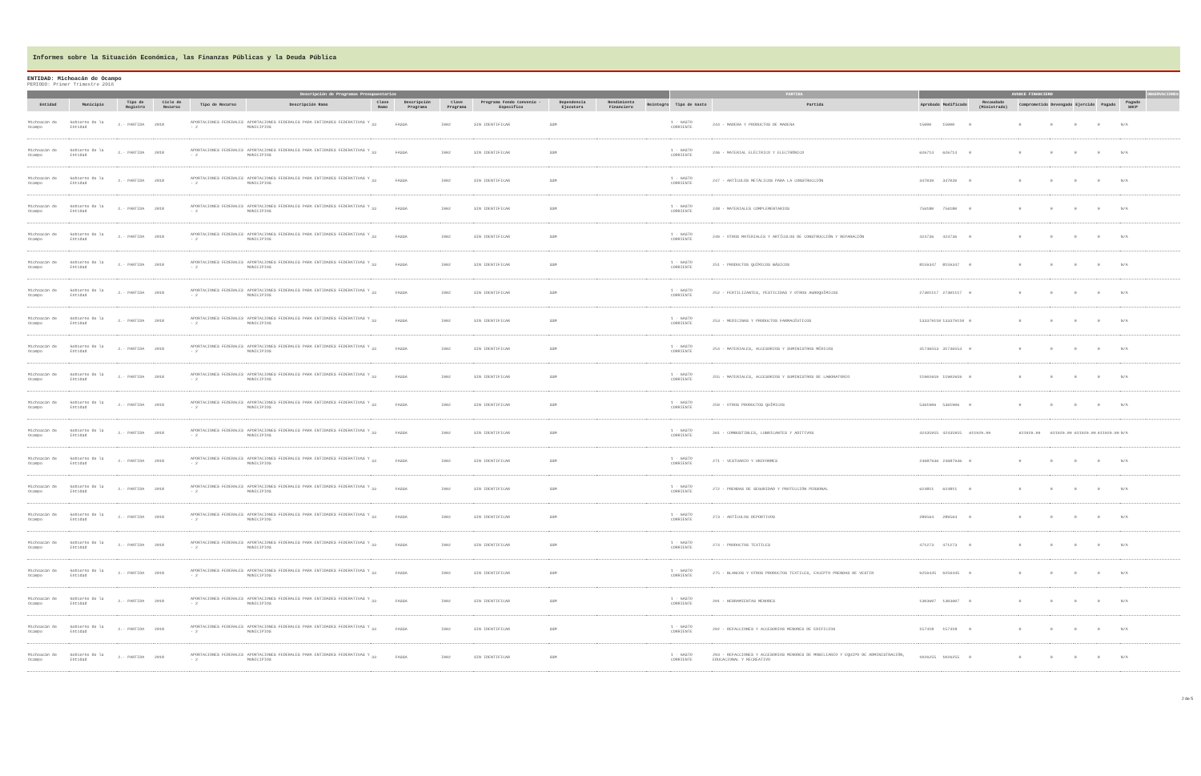Informes sobre la Situación Económica, las Finanzas Públicas y la Deuda Pública
ENTIDAD: Michoacán de Ocampo
PERIODO: Primer Trimestre 2018
| Descripción de Programas Presupuestarios | | | | | | | | | | | | | PARTIDA | | AVANCE FINANCIERO | | | | | | | | OBSERVACIONES |
| --- | --- | --- | --- | --- | --- | --- | --- | --- | --- | --- | --- | --- | --- | --- | --- | --- | --- | --- | --- | --- | --- | --- | --- |
| Entidad | Municipio | Tipo de Registro | Ciclo de Recurso | Tipo de Recurso | Descripción Ramo | Clave Ramo | Descripción Programa | Clave Programa | Programa Fondo Convenio - Específico | Dependencia Ejecutora | Rendimiento Financiero | Reintegro | Tipo de Gasto | Partida | Aprobado | Modificado | Recaudado (Ministrado) | Comprometido | Devengado | Ejercido | Pagado | Pagado SHCP | |
| Michoacán de Ocampo | Gobierno de la Entidad | 2.- PARTIDA | 2018 | APORTACIONES FEDERALES - 2 | APORTACIONES FEDERALES PARA ENTIDADES FEDERATIVAS Y MUNICIPIOS | 33 | FASSA | I002 | SIN IDENTIFICAR | SSM | | | 1 - GASTO CORRIENTE | 244 - MADERA Y PRODUCTOS DE MADERA | 15000 | 15000 | 0 | 0 | 0 | 0 | 0 | N/A | |
| Michoacán de Ocampo | Gobierno de la Entidad | 2.- PARTIDA | 2018 | APORTACIONES FEDERALES - 2 | APORTACIONES FEDERALES PARA ENTIDADES FEDERATIVAS Y MUNICIPIOS | 33 | FASSA | I002 | SIN IDENTIFICAR | SSM | | | 1 - GASTO CORRIENTE | 246 - MATERIAL ELÉCTRICO Y ELECTRÓNICO | 626714 | 626714 | 0 | 0 | 0 | 0 | 0 | N/A | |
| Michoacán de Ocampo | Gobierno de la Entidad | 2.- PARTIDA | 2018 | APORTACIONES FEDERALES - 2 | APORTACIONES FEDERALES PARA ENTIDADES FEDERATIVAS Y MUNICIPIOS | 33 | FASSA | I002 | SIN IDENTIFICAR | SSM | | | 1 - GASTO CORRIENTE | 247 - ARTÍCULOS METÁLICOS PARA LA CONSTRUCCIÓN | 347039 | 347039 | 0 | 0 | 0 | 0 | 0 | N/A | |
| Michoacán de Ocampo | Gobierno de la Entidad | 2.- PARTIDA | 2018 | APORTACIONES FEDERALES - 2 | APORTACIONES FEDERALES PARA ENTIDADES FEDERATIVAS Y MUNICIPIOS | 33 | FASSA | I002 | SIN IDENTIFICAR | SSM | | | 1 - GASTO CORRIENTE | 248 - MATERIALES COMPLEMENTARIOS | 756180 | 756180 | 0 | 0 | 0 | 0 | 0 | N/A | |
| Michoacán de Ocampo | Gobierno de la Entidad | 2.- PARTIDA | 2018 | APORTACIONES FEDERALES - 2 | APORTACIONES FEDERALES PARA ENTIDADES FEDERATIVAS Y MUNICIPIOS | 33 | FASSA | I002 | SIN IDENTIFICAR | SSM | | | 1 - GASTO CORRIENTE | 249 - OTROS MATERIALES Y ARTÍCULOS DE CONSTRUCCIÓN Y REPARACIÓN | 424736 | 424736 | 0 | 0 | 0 | 0 | 0 | N/A | |
| Michoacán de Ocampo | Gobierno de la Entidad | 2.- PARTIDA | 2018 | APORTACIONES FEDERALES - 2 | APORTACIONES FEDERALES PARA ENTIDADES FEDERATIVAS Y MUNICIPIOS | 33 | FASSA | I002 | SIN IDENTIFICAR | SSM | | | 1 - GASTO CORRIENTE | 251 - PRODUCTOS QUÍMICOS BÁSICOS | 8159347 | 8159347 | 0 | 0 | 0 | 0 | 0 | N/A | |
| Michoacán de Ocampo | Gobierno de la Entidad | 2.- PARTIDA | 2018 | APORTACIONES FEDERALES - 2 | APORTACIONES FEDERALES PARA ENTIDADES FEDERATIVAS Y MUNICIPIOS | 33 | FASSA | I002 | SIN IDENTIFICAR | SSM | | | 1 - GASTO CORRIENTE | 252 - FERTILIZANTES, PESTICIDAS Y OTROS AGROQUÍMICOS | 27301117 | 27301117 | 0 | 0 | 0 | 0 | 0 | N/A | |
| Michoacán de Ocampo | Gobierno de la Entidad | 2.- PARTIDA | 2018 | APORTACIONES FEDERALES - 2 | APORTACIONES FEDERALES PARA ENTIDADES FEDERATIVAS Y MUNICIPIOS | 33 | FASSA | I002 | SIN IDENTIFICAR | SSM | | | 1 - GASTO CORRIENTE | 253 - MEDICINAS Y PRODUCTOS FARMACÉUTICOS | 133379110 | 133379110 | 0 | 0 | 0 | 0 | 0 | N/A | |
| Michoacán de Ocampo | Gobierno de la Entidad | 2.- PARTIDA | 2018 | APORTACIONES FEDERALES - 2 | APORTACIONES FEDERALES PARA ENTIDADES FEDERATIVAS Y MUNICIPIOS | 33 | FASSA | I002 | SIN IDENTIFICAR | SSM | | | 1 - GASTO CORRIENTE | 254 - MATERIALES, ACCESORIOS Y SUMINISTROS MÉDICOS | 31746553 | 31746553 | 0 | 0 | 0 | 0 | 0 | N/A | |
| Michoacán de Ocampo | Gobierno de la Entidad | 2.- PARTIDA | 2018 | APORTACIONES FEDERALES - 2 | APORTACIONES FEDERALES PARA ENTIDADES FEDERATIVAS Y MUNICIPIOS | 33 | FASSA | I002 | SIN IDENTIFICAR | SSM | | | 1 - GASTO CORRIENTE | 255 - MATERIALES, ACCESORIOS Y SUMINISTROS DE LABORATORIO | 11902659 | 11902659 | 0 | 0 | 0 | 0 | 0 | N/A | |
| Michoacán de Ocampo | Gobierno de la Entidad | 2.- PARTIDA | 2018 | APORTACIONES FEDERALES - 2 | APORTACIONES FEDERALES PARA ENTIDADES FEDERATIVAS Y MUNICIPIOS | 33 | FASSA | I002 | SIN IDENTIFICAR | SSM | | | 1 - GASTO CORRIENTE | 259 - OTROS PRODUCTOS QUÍMICOS | 5361906 | 5361906 | 0 | 0 | 0 | 0 | 0 | N/A | |
| Michoacán de Ocampo | Gobierno de la Entidad | 2.- PARTIDA | 2018 | APORTACIONES FEDERALES - 2 | APORTACIONES FEDERALES PARA ENTIDADES FEDERATIVAS Y MUNICIPIOS | 33 | FASSA | I002 | SIN IDENTIFICAR | SSM | | | 1 - GASTO CORRIENTE | 261 - COMBUSTIBLES, LUBRICANTES Y ADITIVOS | 42435955 | 42435955 | 611929.99 | 611929.99 | 611929.99 | 611929.99 | 611929.99 | N/A | |
| Michoacán de Ocampo | Gobierno de la Entidad | 2.- PARTIDA | 2018 | APORTACIONES FEDERALES - 2 | APORTACIONES FEDERALES PARA ENTIDADES FEDERATIVAS Y MUNICIPIOS | 33 | FASSA | I002 | SIN IDENTIFICAR | SSM | | | 1 - GASTO CORRIENTE | 271 - VESTUARIO Y UNIFORMES | 24687936 | 24687936 | 0 | 0 | 0 | 0 | 0 | N/A | |
| Michoacán de Ocampo | Gobierno de la Entidad | 2.- PARTIDA | 2018 | APORTACIONES FEDERALES - 2 | APORTACIONES FEDERALES PARA ENTIDADES FEDERATIVAS Y MUNICIPIOS | 33 | FASSA | I002 | SIN IDENTIFICAR | SSM | | | 1 - GASTO CORRIENTE | 272 - PRENDAS DE SEGURIDAD Y PROTECCIÓN PERSONAL | 624811 | 624811 | 0 | 0 | 0 | 0 | 0 | N/A | |
| Michoacán de Ocampo | Gobierno de la Entidad | 2.- PARTIDA | 2018 | APORTACIONES FEDERALES - 2 | APORTACIONES FEDERALES PARA ENTIDADES FEDERATIVAS Y MUNICIPIOS | 33 | FASSA | I002 | SIN IDENTIFICAR | SSM | | | 1 - GASTO CORRIENTE | 273 - ARTÍCULOS DEPORTIVOS | 289564 | 289564 | 0 | 0 | 0 | 0 | 0 | N/A | |
| Michoacán de Ocampo | Gobierno de la Entidad | 2.- PARTIDA | 2018 | APORTACIONES FEDERALES - 2 | APORTACIONES FEDERALES PARA ENTIDADES FEDERATIVAS Y MUNICIPIOS | 33 | FASSA | I002 | SIN IDENTIFICAR | SSM | | | 1 - GASTO CORRIENTE | 274 - PRODUCTOS TEXTILES | 471273 | 471273 | 0 | 0 | 0 | 0 | 0 | N/A | |
| Michoacán de Ocampo | Gobierno de la Entidad | 2.- PARTIDA | 2018 | APORTACIONES FEDERALES - 2 | APORTACIONES FEDERALES PARA ENTIDADES FEDERATIVAS Y MUNICIPIOS | 33 | FASSA | I002 | SIN IDENTIFICAR | SSM | | | 1 - GASTO CORRIENTE | 275 - BLANCOS Y OTROS PRODUCTOS TEXTILES, EXCEPTO PRENDAS DE VESTIR | 9259445 | 9259445 | 0 | 0 | 0 | 0 | 0 | N/A | |
| Michoacán de Ocampo | Gobierno de la Entidad | 2.- PARTIDA | 2018 | APORTACIONES FEDERALES - 2 | APORTACIONES FEDERALES PARA ENTIDADES FEDERATIVAS Y MUNICIPIOS | 33 | FASSA | I002 | SIN IDENTIFICAR | SSM | | | 1 - GASTO CORRIENTE | 291 - HERRAMIENTAS MENORES | 1303607 | 1303607 | 0 | 0 | 0 | 0 | 0 | N/A | |
| Michoacán de Ocampo | Gobierno de la Entidad | 2.- PARTIDA | 2018 | APORTACIONES FEDERALES - 2 | APORTACIONES FEDERALES PARA ENTIDADES FEDERATIVAS Y MUNICIPIOS | 33 | FASSA | I002 | SIN IDENTIFICAR | SSM | | | 1 - GASTO CORRIENTE | 292 - REFACCIONES Y ACCESORIOS MENORES DE EDIFICIOS | 157418 | 157418 | 0 | 0 | 0 | 0 | 0 | N/A | |
| Michoacán de Ocampo | Gobierno de la Entidad | 2.- PARTIDA | 2018 | APORTACIONES FEDERALES - 2 | APORTACIONES FEDERALES PARA ENTIDADES FEDERATIVAS Y MUNICIPIOS | 33 | FASSA | I002 | SIN IDENTIFICAR | SSM | | | 1 - GASTO CORRIENTE | 293 - REFACCIONES Y ACCESORIOS MENORES DE MOBILIARIO Y EQUIPO DE ADMINISTRACIÓN, EDUCACIONAL Y RECREATIVO | 1026255 | 1026255 | 0 | 0 | 0 | 0 | 0 | N/A | |
2 de 5